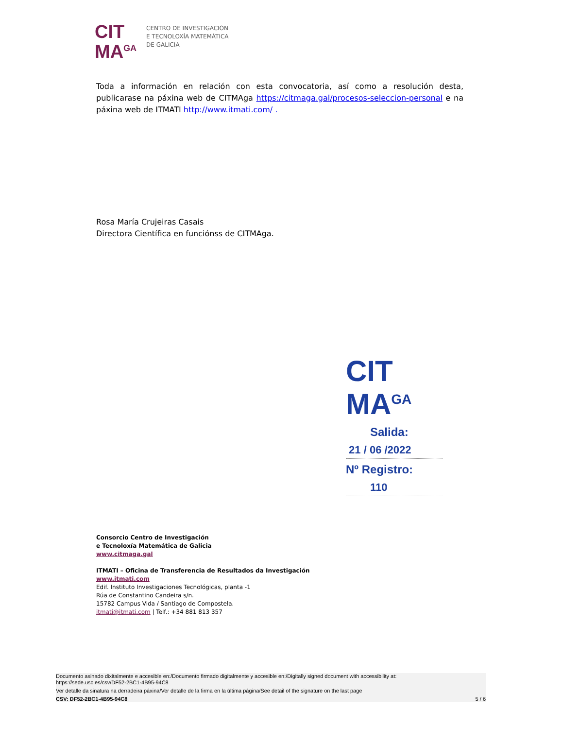CIT
MA<sup>GA</sup>
CENTRO DE INVESTIGACIÓN
E TECNOLOXÍA MATEMÁTICA
DE GALICIA
Toda a información en relación con esta convocatoria, así como a resolución desta, publicarase na páxina web de CITMAga https://citmaga.gal/procesos-seleccion-personal e na páxina web de ITMATI http://www.itmati.com/ .
Rosa María Crujeiras Casais
Directora Científica en funciónss de CITMAga.
CIT
MA<sup>GA</sup>
Salida:
21 / 06 /2022
Nº Registro:
110
Consorcio Centro de Investigación
e Tecnoloxía Matemática de Galicia
www.citmaga.gal
ITMATI – Oficina de Transferencia de Resultados da Investigación
www.itmati.com
Edif. Instituto Investigaciones Tecnológicas, planta -1
Rúa de Constantino Candeira s/n.
15782 Campus Vida / Santiago de Compostela.
itmati@itmati.com | Telf.: +34 881 813 357
Documento asinado dixitalmente e accesible en:/Documento firmado digitalmente y accesible en:/Digitally signed document with accessibility at:
https://sede.usc.es/csv/DF52-2BC1-4B95-94C8
Ver detalle da sinatura na derradeira páxina/Ver detalle de la firma en la última página/See detail of the signature on the last page
CSV: DF52-2BC1-4B95-94C8 5 / 6